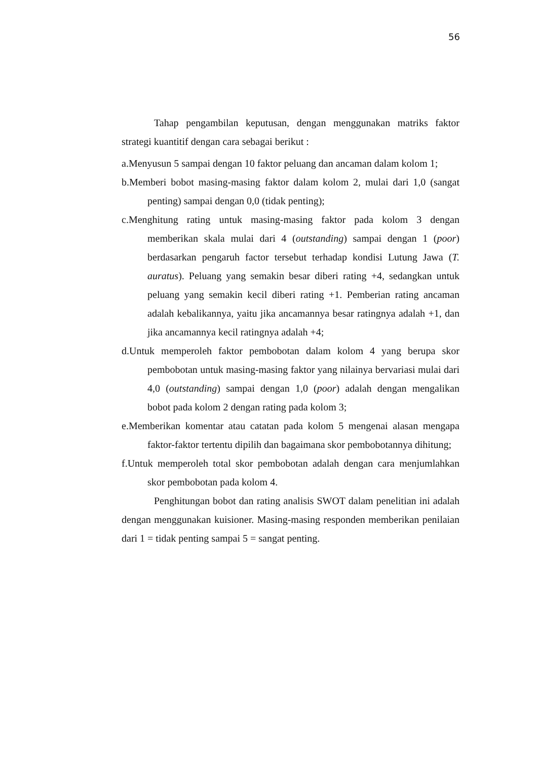56
Tahap pengambilan keputusan, dengan menggunakan matriks faktor strategi kuantitif dengan cara sebagai berikut :
a.Menyusun 5 sampai dengan 10 faktor peluang dan ancaman dalam kolom 1;
b.Memberi bobot masing-masing faktor dalam kolom 2, mulai dari 1,0 (sangat penting) sampai dengan 0,0 (tidak penting);
c.Menghitung rating untuk masing-masing faktor pada kolom 3 dengan memberikan skala mulai dari 4 (outstanding) sampai dengan 1 (poor) berdasarkan pengaruh factor tersebut terhadap kondisi Lutung Jawa (T. auratus). Peluang yang semakin besar diberi rating +4, sedangkan untuk peluang yang semakin kecil diberi rating +1. Pemberian rating ancaman adalah kebalikannya, yaitu jika ancamannya besar ratingnya adalah +1, dan jika ancamannya kecil ratingnya adalah +4;
d.Untuk memperoleh faktor pembobotan dalam kolom 4 yang berupa skor pembobotan untuk masing-masing faktor yang nilainya bervariasi mulai dari 4,0 (outstanding) sampai dengan 1,0 (poor) adalah dengan mengalikan bobot pada kolom 2 dengan rating pada kolom 3;
e.Memberikan komentar atau catatan pada kolom 5 mengenai alasan mengapa faktor-faktor tertentu dipilih dan bagaimana skor pembobotannya dihitung;
f.Untuk memperoleh total skor pembobotan adalah dengan cara menjumlahkan skor pembobotan pada kolom 4.
Penghitungan bobot dan rating analisis SWOT dalam penelitian ini adalah dengan menggunakan kuisioner. Masing-masing responden memberikan penilaian dari 1 = tidak penting sampai 5 = sangat penting.